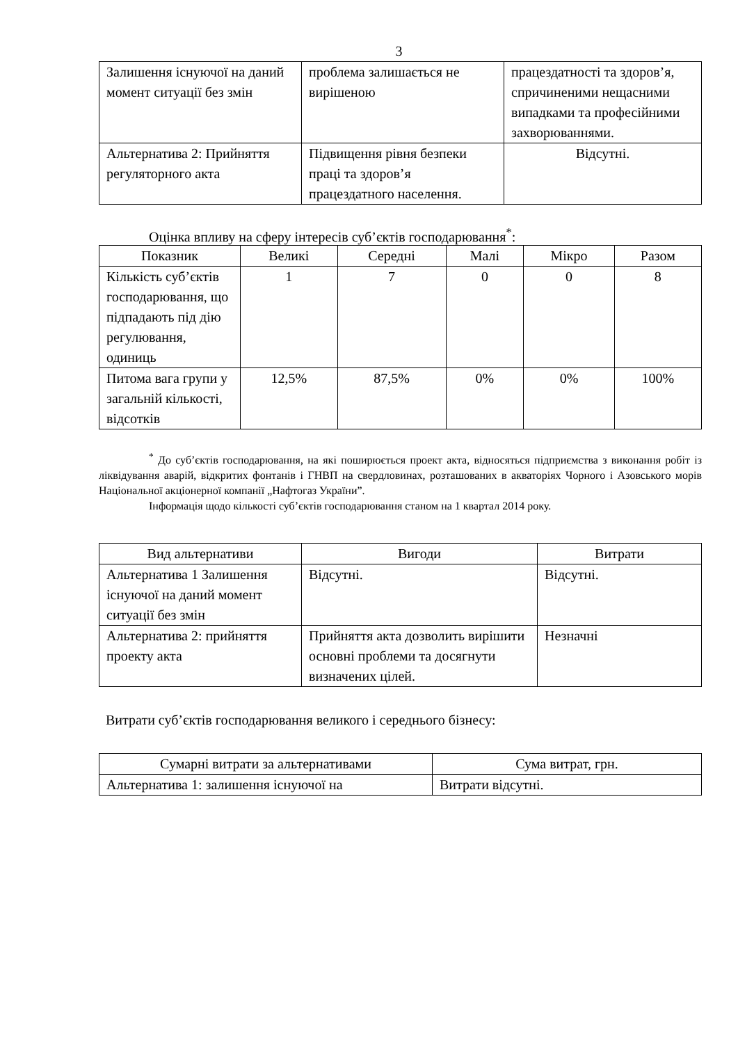3
| Залишення існуючої на даний момент ситуації без змін | проблема залишається не вирішеною | працездатності та здоров’я, спричиненими нещасними випадками та професійними захворюваннями. |
| Альтернатива 2: Прийняття регуляторного акта | Підвищення рівня безпеки праці та здоров’я працездатного населення. | Відсутні. |
Оцінка впливу на сферу інтересів суб’єктів господарювання<sup>*</sup>:
| Показник | Великі | Середні | Малі | Мікро | Разом |
| --- | --- | --- | --- | --- | --- |
| Кількість суб’єктів господарювання, що підпадають під дію регулювання, одиниць | 1 | 7 | 0 | 0 | 8 |
| Питома вага групи у загальній кількості, відсотків | 12,5% | 87,5% | 0% | 0% | 100% |
<sup>*</sup> До суб’єктів господарювання, на які поширюється проект акта, відносяться підприємства з виконання робіт із ліквідування аварій, відкритих фонтанів і ГНВП на свердловинах, розташованих в акваторіях Чорного і Азовського морів Національної акціонерної компанії „Нафтогаз України”.
Інформація щодо кількості суб’єктів господарювання станом на 1 квартал 2014 року.
| Вид альтернативи | Вигоди | Витрати |
| --- | --- | --- |
| Альтернатива 1 Залишення існуючої на даний момент ситуації без змін | Відсутні. | Відсутні. |
| Альтернатива 2: прийняття проекту акта | Прийняття акта дозволить вирішити основні проблеми та досягнути визначених цілей. | Незначні |
Витрати суб’єктів господарювання великого і середнього бізнесу:
| Сумарні витрати за альтернативами | Сума витрат, грн. |
| --- | --- |
| Альтернатива 1: залишення існуючої на | Витрати відсутні. |